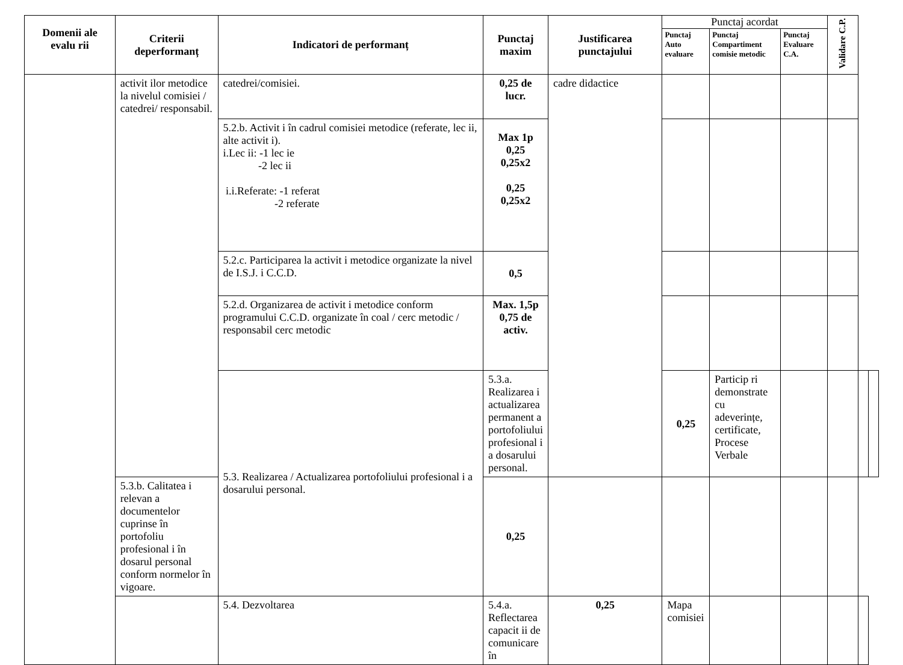| Domenii ale evalu rii | Criterii deperformanț | Indicatori de performanț | Punctaj maxim | Justificarea punctajului | Punctaj acordat | | | Validare C.P. | | |
| --- | --- | --- | --- | --- | --- | --- | --- | --- | --- | --- |
| | | | | | Punctaj Auto evaluare | Punctaj Compartiment comisie metodic | Punctaj Evaluare C.A. | | | |
| | activit ilor metodice la nivelul comisiei / catedrei/ responsabil. | catedrei/comisiei. | 0,25 de lucr. | cadre didactice | | | | | | |
| | | 5.2.b. Activit i în cadrul comisiei metodice (referate, lec ii, alte activit i). i.Lec ii: -1 lec ie -2 lec ii i.i.Referate: -1 referat -2 referate | Max 1p 0,25 0,25x2 0,25 0,25x2 | | | | | | | |
| | | 5.2.c. Participarea la activit i metodice organizate la nivel de I.S.J. i C.C.D. | 0,5 | | | | | | | |
| | | 5.2.d. Organizarea de activit i metodice conform programului C.C.D. organizate în coal / cerc metodic / responsabil cerc metodic | Max. 1,5p 0,75 de activ. | | | | | | | |
| | | 5.3. Realizarea / Actualizarea portofoliului profesional i a dosarului personal. | 5.3.a. Realizarea i actualizarea permanent a portofoliului profesional i a dosarului personal. | | 0,25 | Particip ri demonstrate cu adeverințe, certificate, Procese Verbale | | | | |
| | 5.3.b. Calitatea i relevan a documentelor cuprinse în portofoliu profesional i în dosarul personal conform normelor în vigoare. | | 0,25 | | | | | | | |
| | | 5.4. Dezvoltarea | 5.4.a. Reflectarea capacit ii de comunicare în | 0,25 | Mapa comisiei | | | | | |